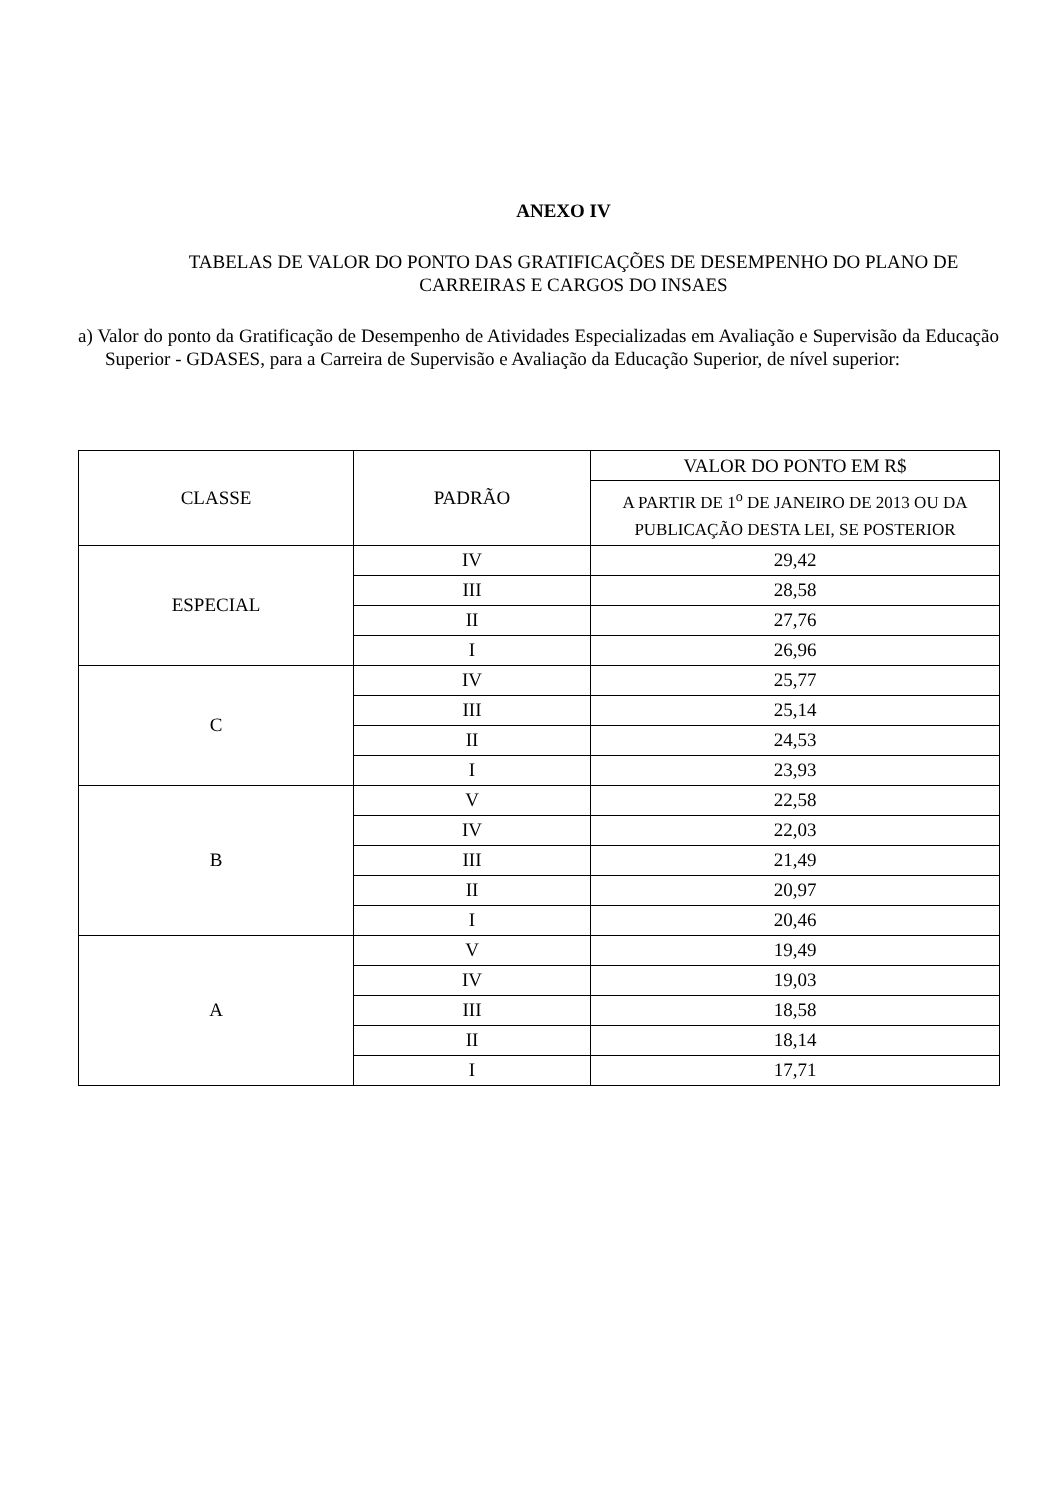ANEXO IV
TABELAS DE VALOR DO PONTO DAS GRATIFICAÇÕES DE DESEMPENHO DO PLANO DE CARREIRAS E CARGOS DO INSAES
a) Valor do ponto da Gratificação de Desempenho de Atividades Especializadas em Avaliação e Supervisão da Educação Superior - GDASES, para a Carreira de Supervisão e Avaliação da Educação Superior, de nível superior:
| CLASSE | PADRÃO | VALOR DO PONTO EM R$ |
| --- | --- | --- |
| | | A PARTIR DE 1<sup>o</sup> DE JANEIRO DE 2013 OU DA PUBLICAÇÃO DESTA LEI, SE POSTERIOR |
| ESPECIAL | IV | 29,42 |
| | III | 28,58 |
| | II | 27,76 |
| | I | 26,96 |
| C | IV | 25,77 |
| | III | 25,14 |
| | II | 24,53 |
| | I | 23,93 |
| B | V | 22,58 |
| | IV | 22,03 |
| | III | 21,49 |
| | II | 20,97 |
| | I | 20,46 |
| A | V | 19,49 |
| | IV | 19,03 |
| | III | 18,58 |
| | II | 18,14 |
| | I | 17,71 |